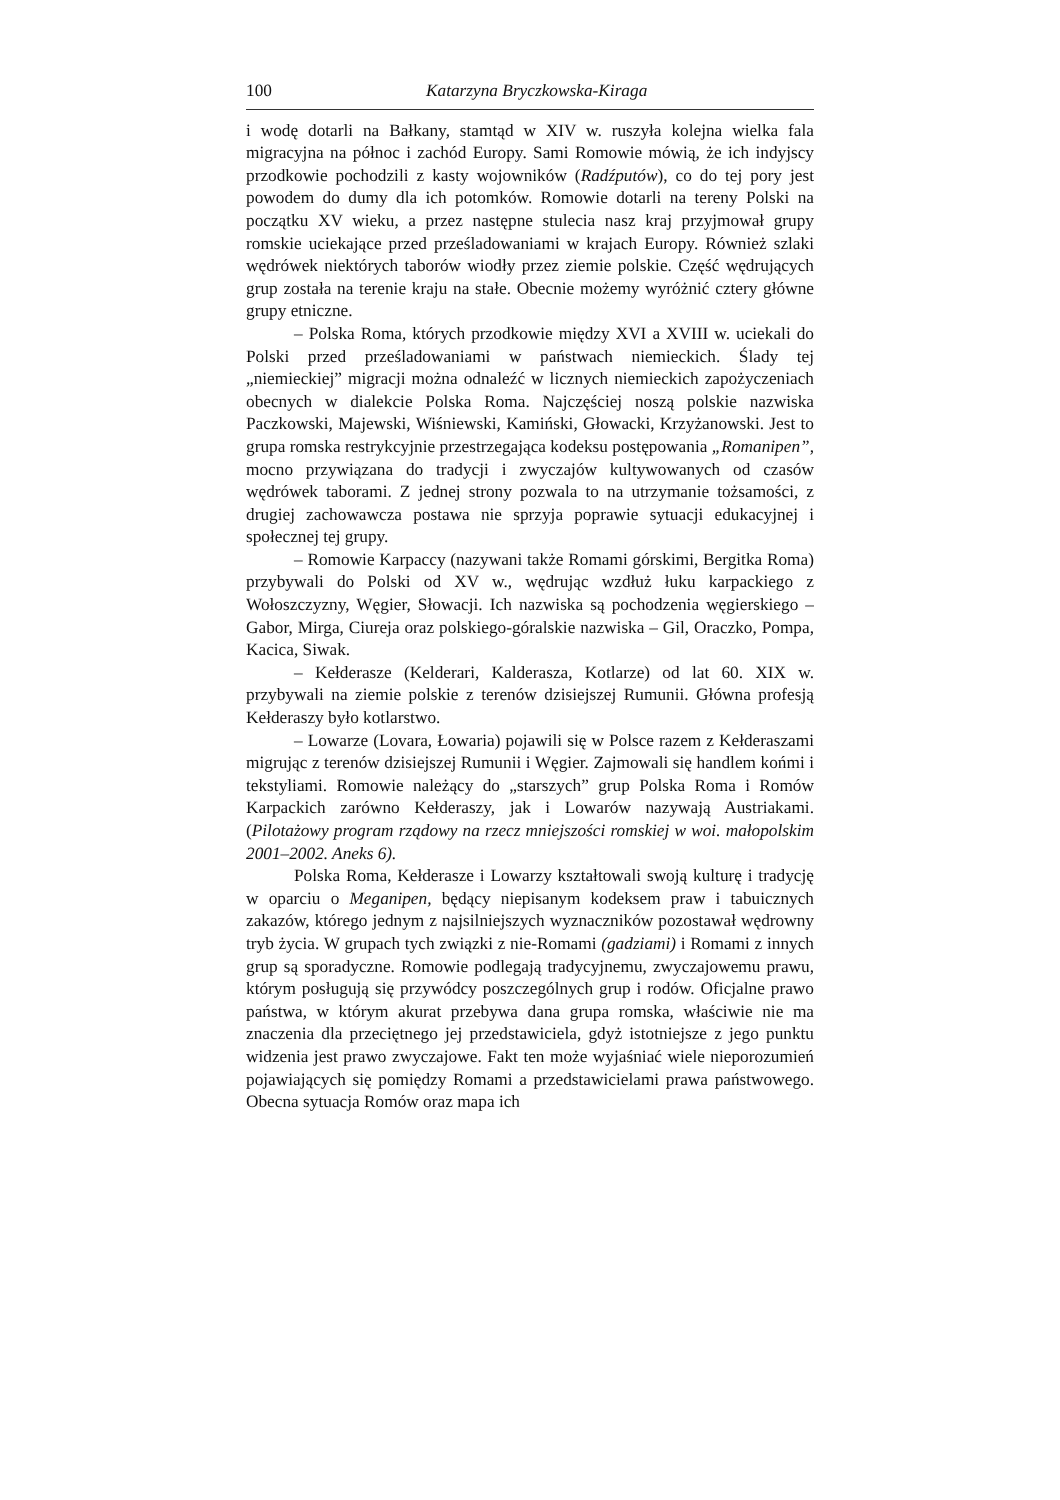100 Katarzyna Bryczkowska-Kiraga
i wodę dotarli na Bałkany, stamtąd w XIV w. ruszyła kolejna wielka fala migracyjna na północ i zachód Europy. Sami Romowie mówią, że ich indyjscy przodkowie pochodzili z kasty wojowników (Radźputów), co do tej pory jest powodem do dumy dla ich potomków. Romowie dotarli na tereny Polski na początku XV wieku, a przez następne stulecia nasz kraj przyjmował grupy romskie uciekające przed prześladowaniami w krajach Europy. Również szlaki wędrówek niektórych taborów wiodły przez ziemie polskie. Część wędrujących grup została na terenie kraju na stałe. Obecnie możemy wyróżnić cztery główne grupy etniczne.
– Polska Roma, których przodkowie między XVI a XVIII w. uciekali do Polski przed prześladowaniami w państwach niemieckich. Ślady tej „niemieckiej” migracji można odnaleźć w licznych niemieckich zapożyczeniach obecnych w dialekcie Polska Roma. Najczęściej noszą polskie nazwiska Paczkowski, Majewski, Wiśniewski, Kamiński, Głowacki, Krzyżanowski. Jest to grupa romska restrykcyjnie przestrzegająca kodeksu postępowania „Romanipen”, mocno przywiązana do tradycji i zwyczajów kultywowanych od czasów wędrówek taborami. Z jednej strony pozwala to na utrzymanie tożsamości, z drugiej zachowawcza postawa nie sprzyja poprawie sytuacji edukacyjnej i społecznej tej grupy.
– Romowie Karpaccy (nazywani także Romami górskimi, Bergitka Roma) przybywali do Polski od XV w., wędrując wzdłuż łuku karpackiego z Wołoszczyzny, Węgier, Słowacji. Ich nazwiska są pochodzenia węgierskiego – Gabor, Mirga, Ciureja oraz polskiego-góralskie nazwiska – Gil, Oraczko, Pompa, Kacica, Siwak.
– Kełderasze (Kelderari, Kalderasza, Kotlarze) od lat 60. XIX w. przybywali na ziemie polskie z terenów dzisiejszej Rumunii. Główna profesją Kełderaszy było kotlarstwo.
– Lowarze (Lovara, Łowaria) pojawili się w Polsce razem z Kełderaszami migrując z terenów dzisiejszej Rumunii i Węgier. Zajmowali się handlem końmi i tekstyliami. Romowie należący do „starszych” grup Polska Roma i Romów Karpackich zarówno Kełderaszy, jak i Lowarów nazywają Austriakami. (Pilotażowy program rządowy na rzecz mniejszości romskiej w woi. małopolskim 2001–2002. Aneks 6).
Polska Roma, Kełderasze i Lowarzy kształtowali swoją kulturę i tradycję w oparciu o Meganipen, będący niepisanym kodeksem praw i tabuicznych zakazów, którego jednym z najsilniejszych wyznaczników pozostawał wędrowny tryb życia. W grupach tych związki z nie-Romami (gadziami) i Romami z innych grup są sporadyczne. Romowie podlegają tradycyjnemu, zwyczajowemu prawu, którym posługują się przywódcy poszczególnych grup i rodów. Oficjalne prawo państwa, w którym akurat przebywa dana grupa romska, właściwie nie ma znaczenia dla przeciętnego jej przedstawiciela, gdyż istotniejsze z jego punktu widzenia jest prawo zwyczajowe. Fakt ten może wyjaśniać wiele nieporozumień pojawiających się pomiędzy Romami a przedstawicielami prawa państwowego. Obecna sytuacja Romów oraz mapa ich